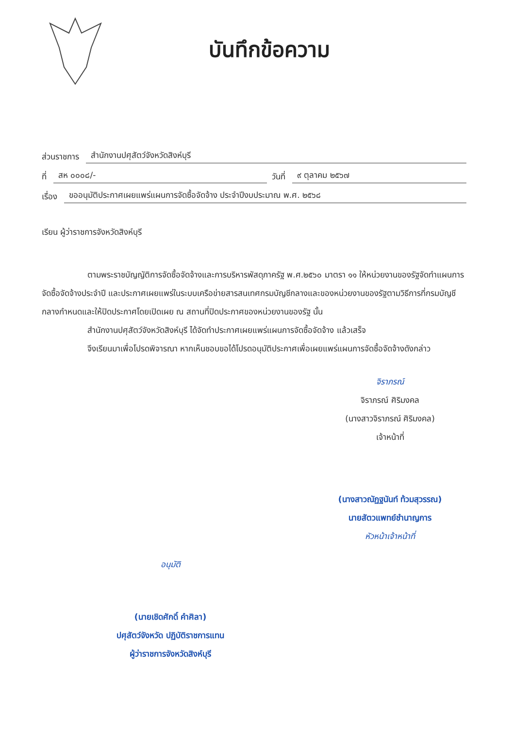บันทึกข้อความ
ส่วนราชการ สำนักงานปศุสัตว์จังหวัดสิงห์บุรี
ที่ สห ๐๐๐๘/- วันที่ ๙ ตุลาคม ๒๕๖๗
เรื่อง ขออนุมัติประกาศเผยแพร่แผนการจัดซื้อจัดจ้าง ประจำปีงบประมาณ พ.ศ. ๒๕๖๘
เรียน ผู้ว่าราชการจังหวัดสิงห์บุรี
ตามพระราชบัญญัติการจัดซื้อจัดจ้างและการบริหารพัสดุภาครัฐ พ.ศ.๒๕๖๐ มาตรา ๑๑ ให้หน่วยงานของรัฐจัดทำแผนการจัดซื้อจัดจ้างประจำปี และประกาศเผยแพร่ในระบบเครือข่ายสารสนเทศกรมบัญชีกลางและของหน่วยงานของรัฐตามวิธีการที่กรมบัญชีกลางกำหนดและให้ปิดประกาศโดยเปิดเผย ณ สถานที่ปิดประกาศของหน่วยงานของรัฐ นั้น
สำนักงานปศุสัตว์จังหวัดสิงห์บุรี ได้จัดทำประกาศเผยแพร่แผนการจัดซื้อจัดจ้าง แล้วเสร็จ
จึงเรียนมาเพื่อโปรดพิจารณา หากเห็นชอบขอได้โปรดอนุมัติประกาศเพื่อเผยแพร่แผนการจัดซื้อจัดจ้างดังกล่าว
จิราภรณ์
จิราภรณ์ ศิริมงคล
(นางสาวจิราภรณ์ ศิริมงคล)
เจ้าหน้าที่
(นางสาวณัฏฐนันท์ ท้วมสุวรรณ)
นายสัตวแพทย์ชำนาญการ
หัวหน้าเจ้าหน้าที่
อนุมัติ
(นายเชิดศักดิ์ คำศิลา)
ปศุสัตว์จังหวัด ปฏิบัติราชการแทน
ผู้ว่าราชการจังหวัดสิงห์บุรี